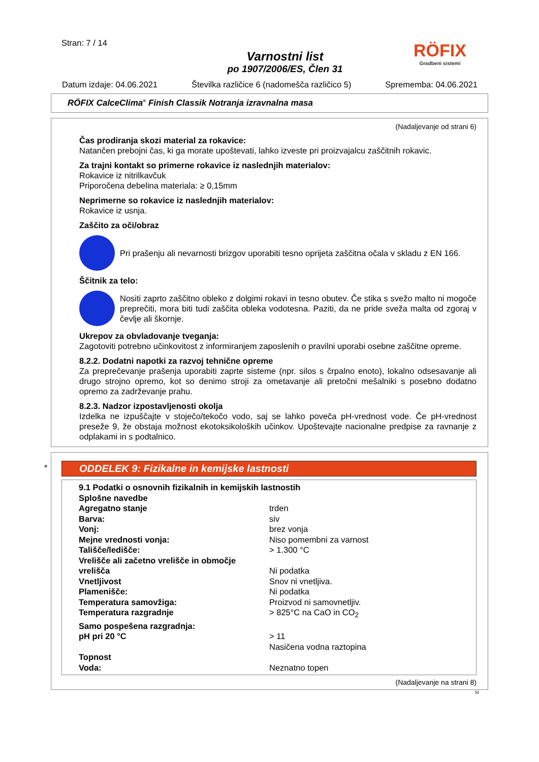Stran: 7 / 14
Varnostni list
po 1907/2006/ES, Člen 31
RÖFIX
Gradbeni sistemi
Datum izdaje: 04.06.2021 Številka različice 6 (nadomešča različico 5) Sprememba: 04.06.2021
RÖFIX CalceClima<sup>®</sup> Finish Classik Notranja izravnalna masa
(Nadaljevanje od strani 6)
Čas prodiranja skozi material za rokavice:
Natančen prebojni čas, ki ga morate upoštevati, lahko izveste pri proizvajalcu zaščitnih rokavic.
Za trajni kontakt so primerne rokavice iz naslednjih materialov:
Rokavice iz nitrilkavčuk
Priporočena debelina materiala: ≥ 0,15mm
Neprimerne so rokavice iz naslednjih materialov:
Rokavice iz usnja.
Zaščito za oči/obraz
Pri prašenju ali nevarnosti brizgov uporabiti tesno oprijeta zaščitna očala v skladu z EN 166.
Ščitnik za telo:
Nositi zaprto zaščitno obleko z dolgimi rokavi in tesno obutev. Če stika s svežo malto ni mogoče preprečiti, mora biti tudi zaščita obleka vodotesna. Paziti, da ne pride sveža malta od zgoraj v čevlje ali škornje.
Ukrepov za obvladovanje tveganja:
Zagotoviti potrebno učinkovitost z informiranjem zaposlenih o pravilni uporabi osebne zaščitne opreme.
8.2.2. Dodatni napotki za razvoj tehnične opreme
Za preprečevanje prašenja uporabiti zaprte sisteme (npr. silos s črpalno enoto), lokalno odsesavanje ali drugo strojno opremo, kot so denimo stroji za ometavanje ali pretočni mešalniki s posebno dodatno opremo za zadrževanje prahu.
8.2.3. Nadzor izpostavljenosti okolja
Izdelka ne izpuščajte v stoječo/tekočo vodo, saj se lahko poveča pH-vrednost vode. Če pH-vrednost preseže 9, že obstaja možnost ekotoksikoloških učinkov. Upoštevajte nacionalne predpise za ravnanje z odplakami in s podtalnico.
*
ODDELEK 9: Fizikalne in kemijske lastnosti
| 9.1 Podatki o osnovnih fizikalnih in kemijskih lastnostih | |
| Splošne navedbe | |
| Agregatno stanje | trden |
| Barva: | siv |
| Vonj: | brez vonja |
| Mejne vrednosti vonja: | Niso pomembni za varnost |
| Tališče/ledišče: | > 1.300 °C |
| Vrelišče ali začetno vrelišče in območje vrelišča | Ni podatka |
| Vnetljivost | Snov ni vnetljiva. |
| Plamenišče: | Ni podatka |
| Temperatura samovžiga: | Proizvod ni samovnetljiv. |
| Temperatura razgradnje | > 825°C na CaO in CO<sub>2</sub> |
| Samo pospešena razgradnja: | |
| pH pri 20 °C | > 11 Nasičena vodna raztopina |
| Topnost | |
| Voda: | Neznatno topen |
(Nadaljevanje na strani 8)
SI